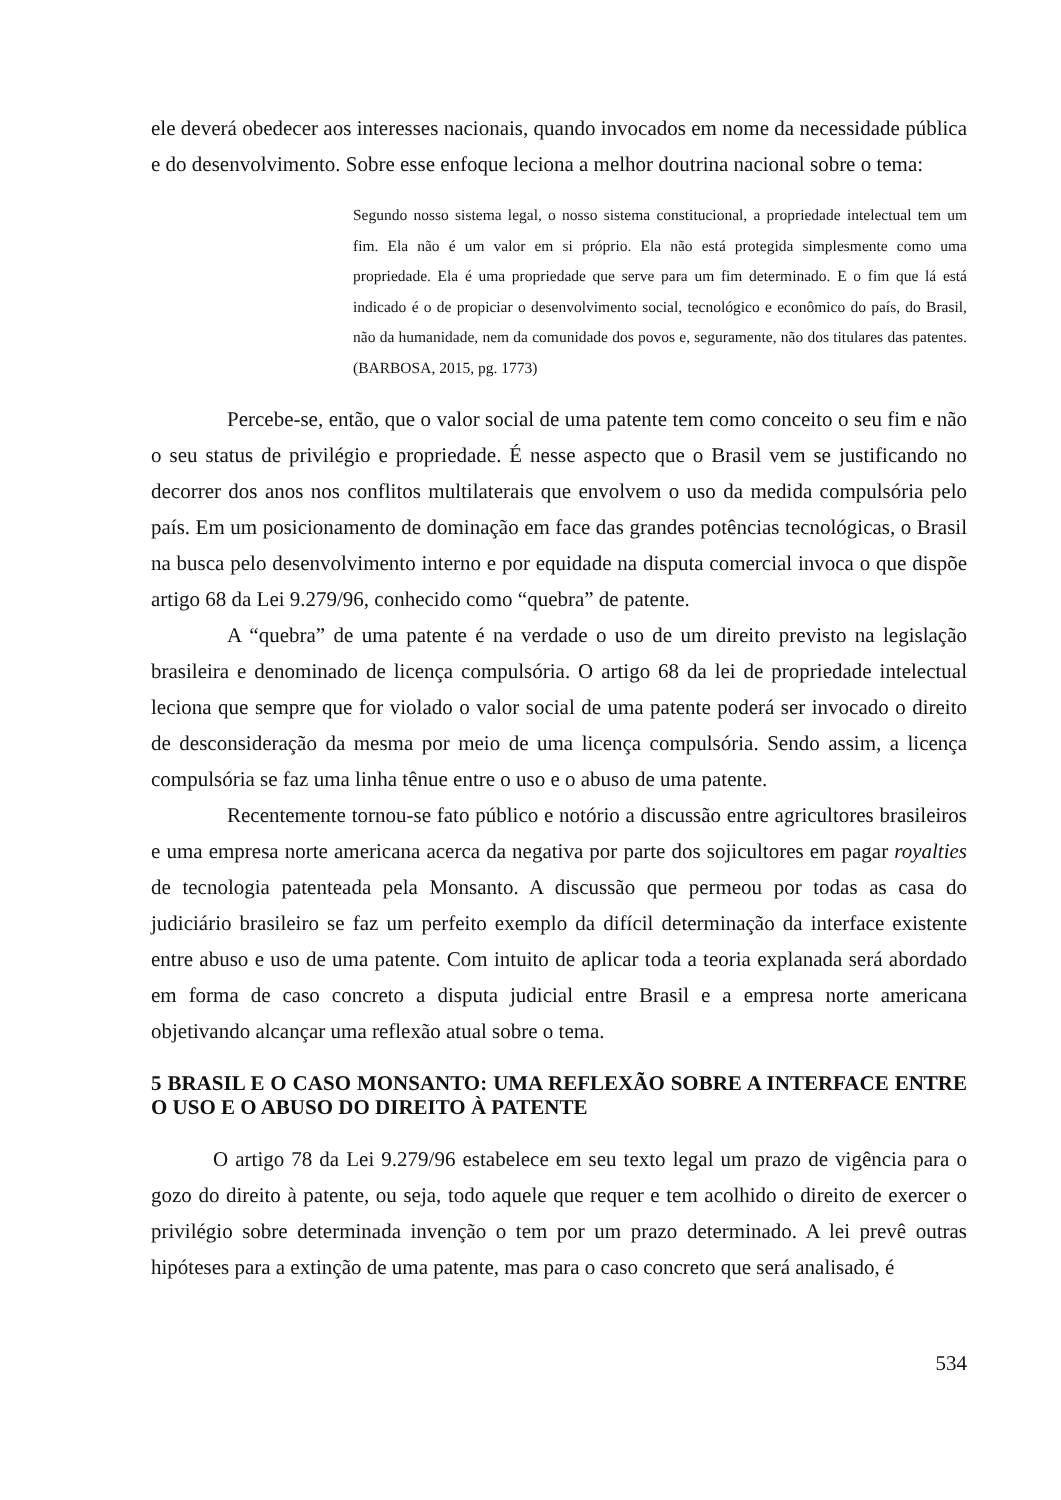ele deverá obedecer aos interesses nacionais, quando invocados em nome da necessidade pública e do desenvolvimento. Sobre esse enfoque leciona a melhor doutrina nacional sobre o tema:
Segundo nosso sistema legal, o nosso sistema constitucional, a propriedade intelectual tem um fim. Ela não é um valor em si próprio. Ela não está protegida simplesmente como uma propriedade. Ela é uma propriedade que serve para um fim determinado. E o fim que lá está indicado é o de propiciar o desenvolvimento social, tecnológico e econômico do país, do Brasil, não da humanidade, nem da comunidade dos povos e, seguramente, não dos titulares das patentes. (BARBOSA, 2015, pg. 1773)
Percebe-se, então, que o valor social de uma patente tem como conceito o seu fim e não o seu status de privilégio e propriedade. É nesse aspecto que o Brasil vem se justificando no decorrer dos anos nos conflitos multilaterais que envolvem o uso da medida compulsória pelo país. Em um posicionamento de dominação em face das grandes potências tecnológicas, o Brasil na busca pelo desenvolvimento interno e por equidade na disputa comercial invoca o que dispõe artigo 68 da Lei 9.279/96, conhecido como “quebra” de patente.
A “quebra” de uma patente é na verdade o uso de um direito previsto na legislação brasileira e denominado de licença compulsória. O artigo 68 da lei de propriedade intelectual leciona que sempre que for violado o valor social de uma patente poderá ser invocado o direito de desconsideração da mesma por meio de uma licença compulsória. Sendo assim, a licença compulsória se faz uma linha tênue entre o uso e o abuso de uma patente.
Recentemente tornou-se fato público e notório a discussão entre agricultores brasileiros e uma empresa norte americana acerca da negativa por parte dos sojicultores em pagar royalties de tecnologia patenteada pela Monsanto. A discussão que permeou por todas as casa do judiciário brasileiro se faz um perfeito exemplo da difícil determinação da interface existente entre abuso e uso de uma patente. Com intuito de aplicar toda a teoria explanada será abordado em forma de caso concreto a disputa judicial entre Brasil e a empresa norte americana objetivando alcançar uma reflexão atual sobre o tema.
5 BRASIL E O CASO MONSANTO: UMA REFLEXÃO SOBRE A INTERFACE ENTRE O USO E O ABUSO DO DIREITO À PATENTE
O artigo 78 da Lei 9.279/96 estabelece em seu texto legal um prazo de vigência para o gozo do direito à patente, ou seja, todo aquele que requer e tem acolhido o direito de exercer o privilégio sobre determinada invenção o tem por um prazo determinado. A lei prevê outras hipóteses para a extinção de uma patente, mas para o caso concreto que será analisado, é
534